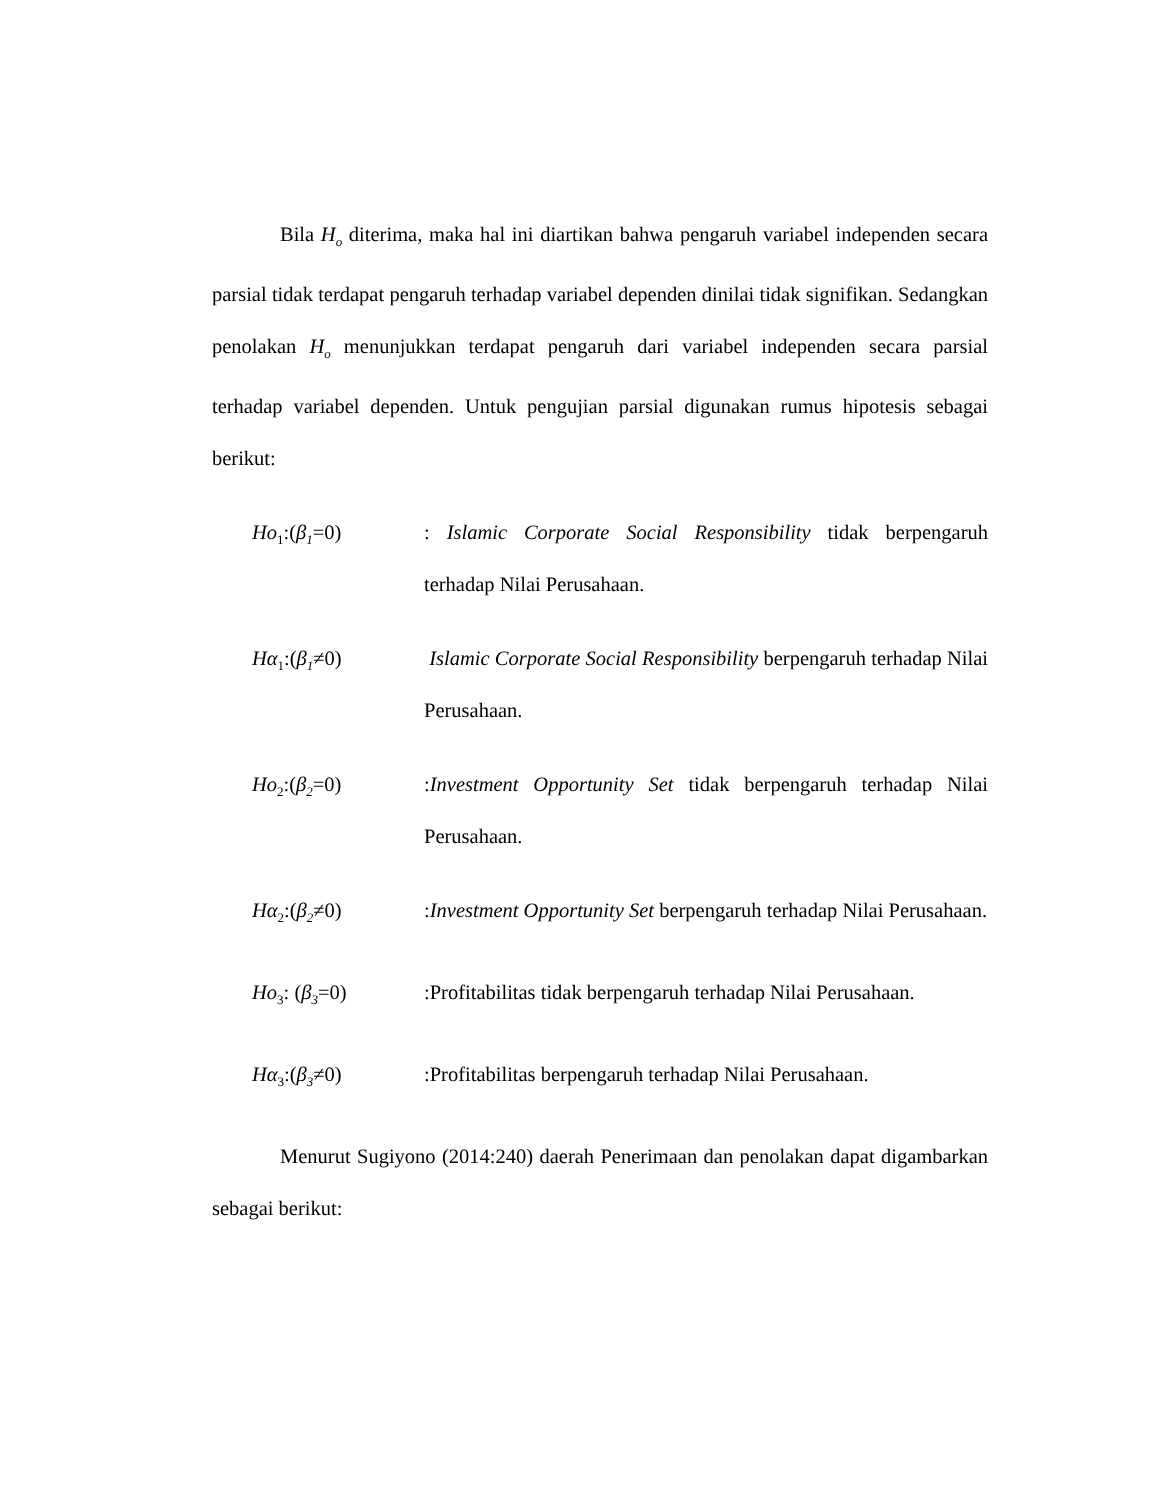Bila H<sub>o</sub> diterima, maka hal ini diartikan bahwa pengaruh variabel independen secara parsial tidak terdapat pengaruh terhadap variabel dependen dinilai tidak signifikan. Sedangkan penolakan H<sub>o</sub> menunjukkan terdapat pengaruh dari variabel independen secara parsial terhadap variabel dependen. Untuk pengujian parsial digunakan rumus hipotesis sebagai berikut:
Ho<sub>1</sub>:(β<sub>1</sub>=0) : Islamic Corporate Social Responsibility tidak berpengaruh terhadap Nilai Perusahaan.
Hα<sub>1</sub>:(β<sub>1</sub>≠0) Islamic Corporate Social Responsibility berpengaruh terhadap Nilai Perusahaan.
Ho<sub>2</sub>:(β<sub>2</sub>=0) :Investment Opportunity Set tidak berpengaruh terhadap Nilai Perusahaan.
Hα<sub>2</sub>:(β<sub>2</sub>≠0) :Investment Opportunity Set berpengaruh terhadap Nilai Perusahaan.
Ho<sub>3</sub>: (β<sub>3</sub>=0) :Profitabilitas tidak berpengaruh terhadap Nilai Perusahaan.
Hα<sub>3</sub>:(β<sub>3</sub>≠0) :Profitabilitas berpengaruh terhadap Nilai Perusahaan.
Menurut Sugiyono (2014:240) daerah Penerimaan dan penolakan dapat digambarkan sebagai berikut: